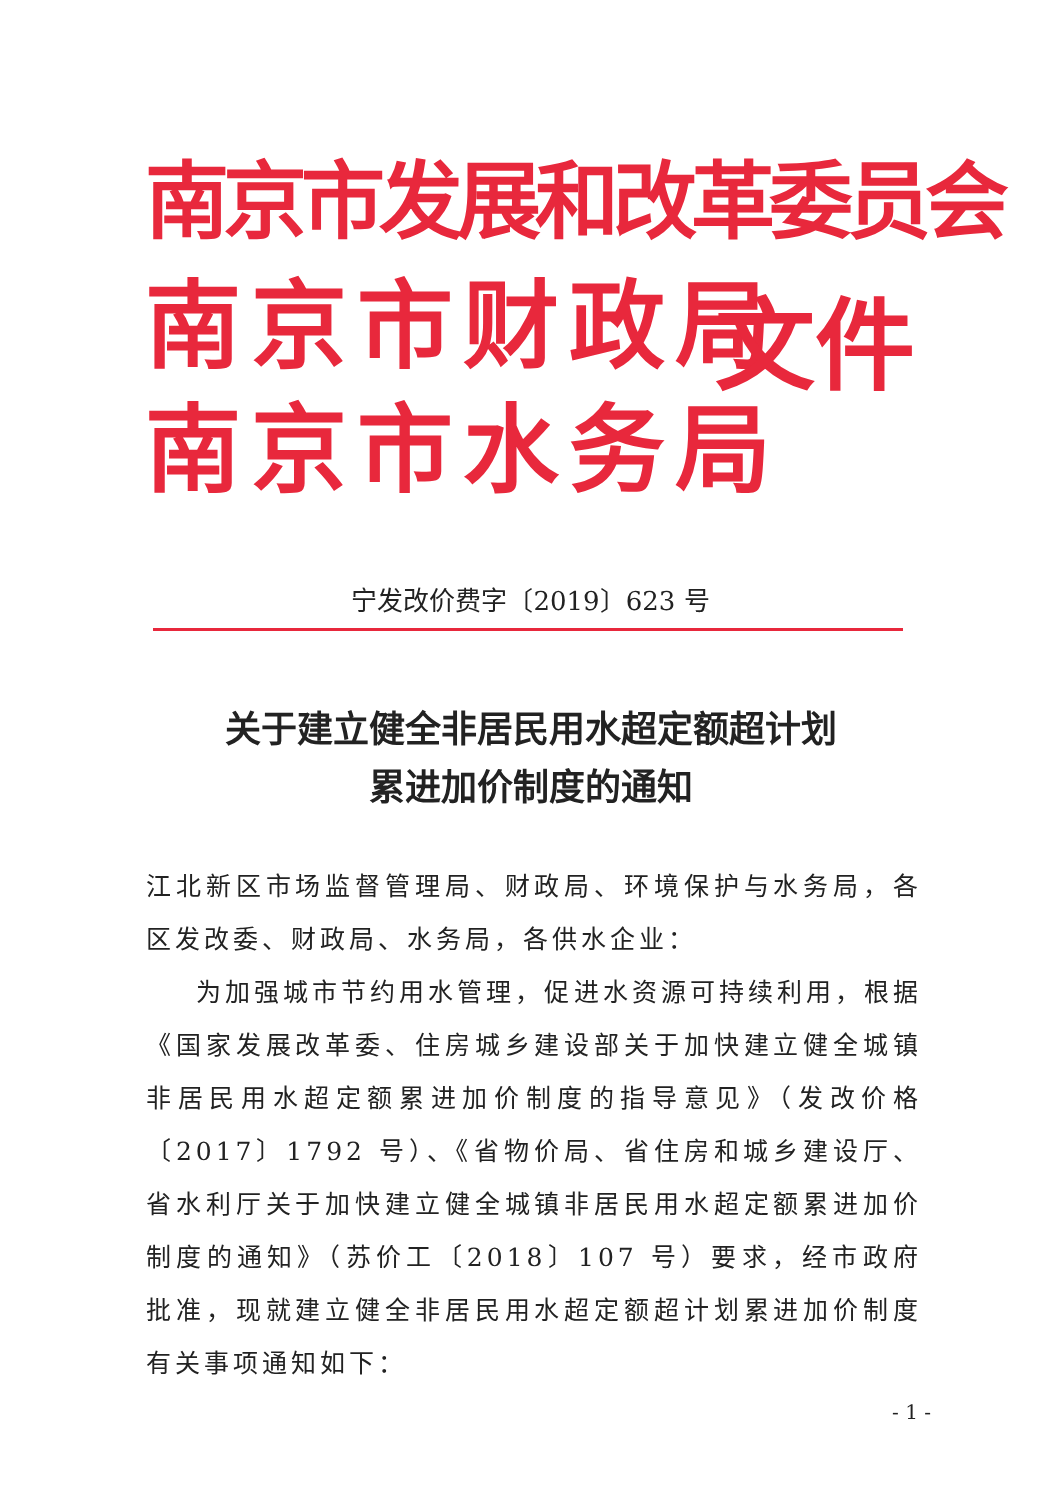南京市发展和改革委员会
南京市财政局
南京市水务局
文件
宁发改价费字〔2019〕623 号
关于建立健全非居民用水超定额超计划
累进加价制度的通知
江北新区市场监督管理局、财政局、环境保护与水务局，各区发改委、财政局、水务局，各供水企业：
为加强城市节约用水管理，促进水资源可持续利用，根据《国家发展改革委、住房城乡建设部关于加快建立健全城镇非居民用水超定额累进加价制度的指导意见》（发改价格〔2017〕1792 号）、《省物价局、省住房和城乡建设厅、省水利厅关于加快建立健全城镇非居民用水超定额累进加价制度的通知》（苏价工〔2018〕107 号）要求，经市政府批准，现就建立健全非居民用水超定额超计划累进加价制度有关事项通知如下：
- 1 -